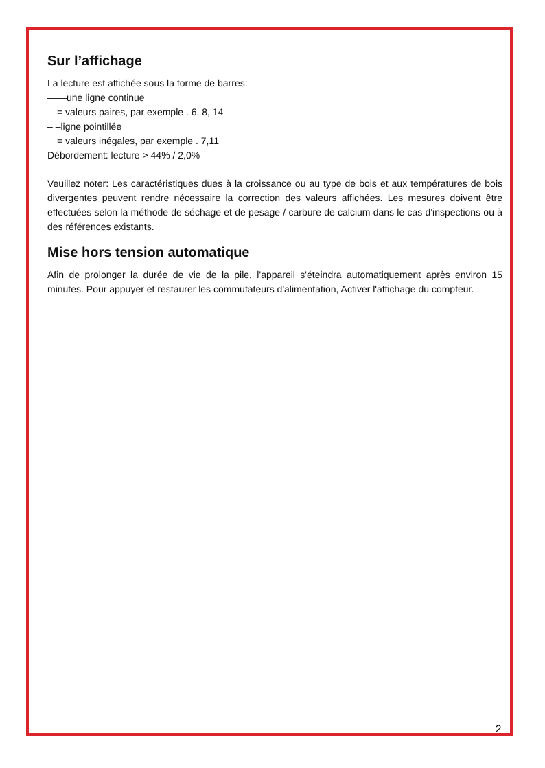Sur l’affichage
La lecture est affichée sous la forme de barres:
——une ligne continue
= valeurs paires, par exemple . 6, 8, 14
– –ligne pointillée
= valeurs inégales, par exemple . 7,11
Débordement: lecture > 44% / 2,0%
Veuillez noter: Les caractéristiques dues à la croissance ou au type de bois et aux températures de bois divergentes peuvent rendre nécessaire la correction des valeurs affichées. Les mesures doivent être effectuées selon la méthode de séchage et de pesage / carbure de calcium dans le cas d'inspections ou à des références existants.
Mise hors tension automatique
Afin de prolonger la durée de vie de la pile, l'appareil s'éteindra automatiquement après environ 15 minutes. Pour appuyer et restaurer les commutateurs d'alimentation, Activer l'affichage du compteur.
2